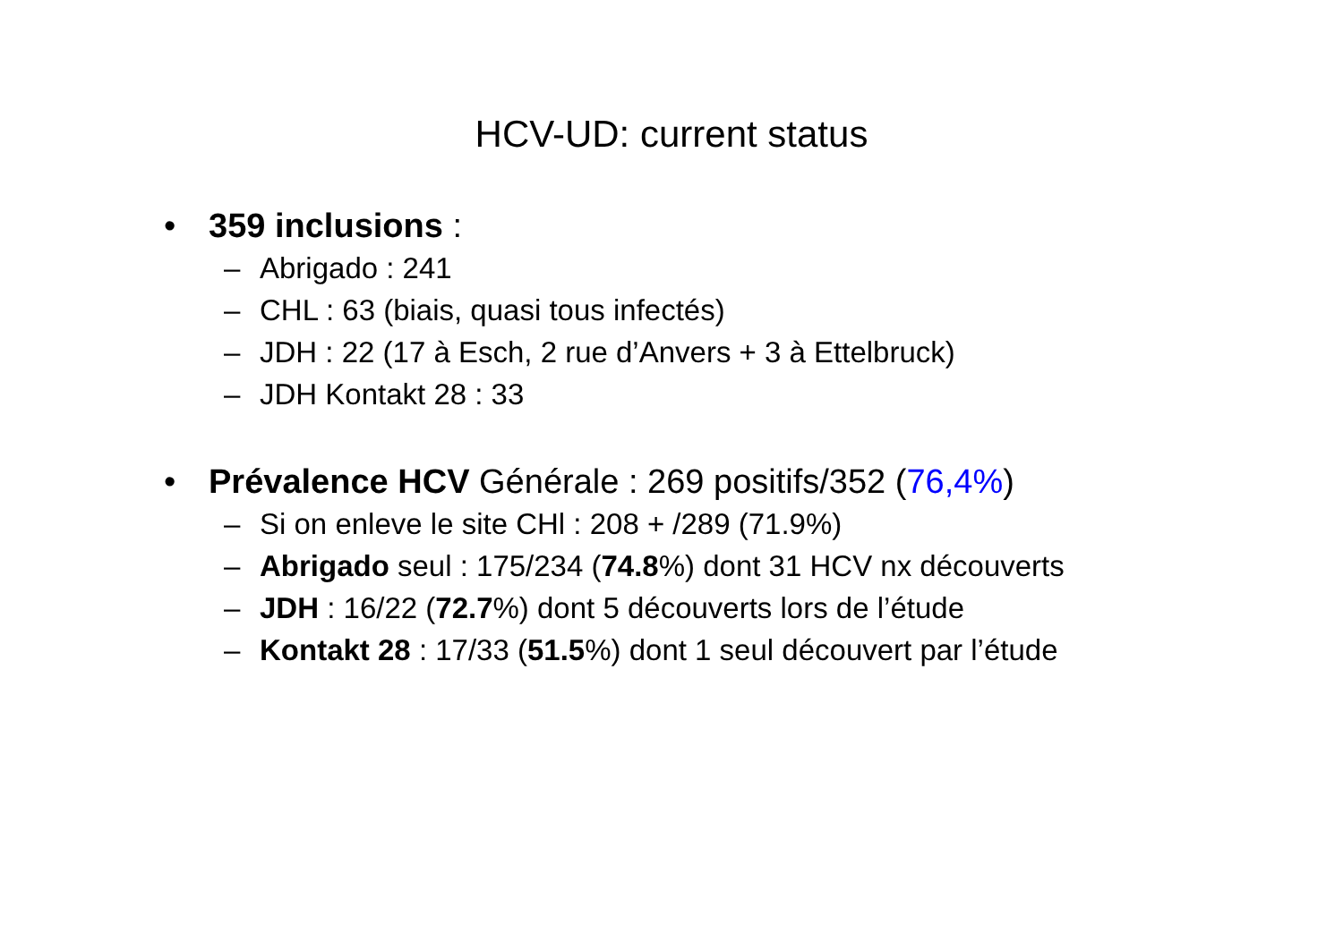HCV-UD: current status
• 359 inclusions :
– Abrigado : 241
– CHL : 63 (biais, quasi tous infectés)
– JDH : 22 (17 à Esch, 2 rue d’Anvers + 3 à Ettelbruck)
– JDH Kontakt 28 : 33
• Prévalence HCV Générale : 269 positifs/352 (76,4%)
– Si on enleve le site CHl : 208 + /289 (71.9%)
– Abrigado seul : 175/234 (74.8%) dont 31 HCV nx découverts
– JDH : 16/22 (72.7%) dont 5 découverts lors de l’étude
– Kontakt 28 : 17/33 (51.5%) dont 1 seul découvert par l’étude